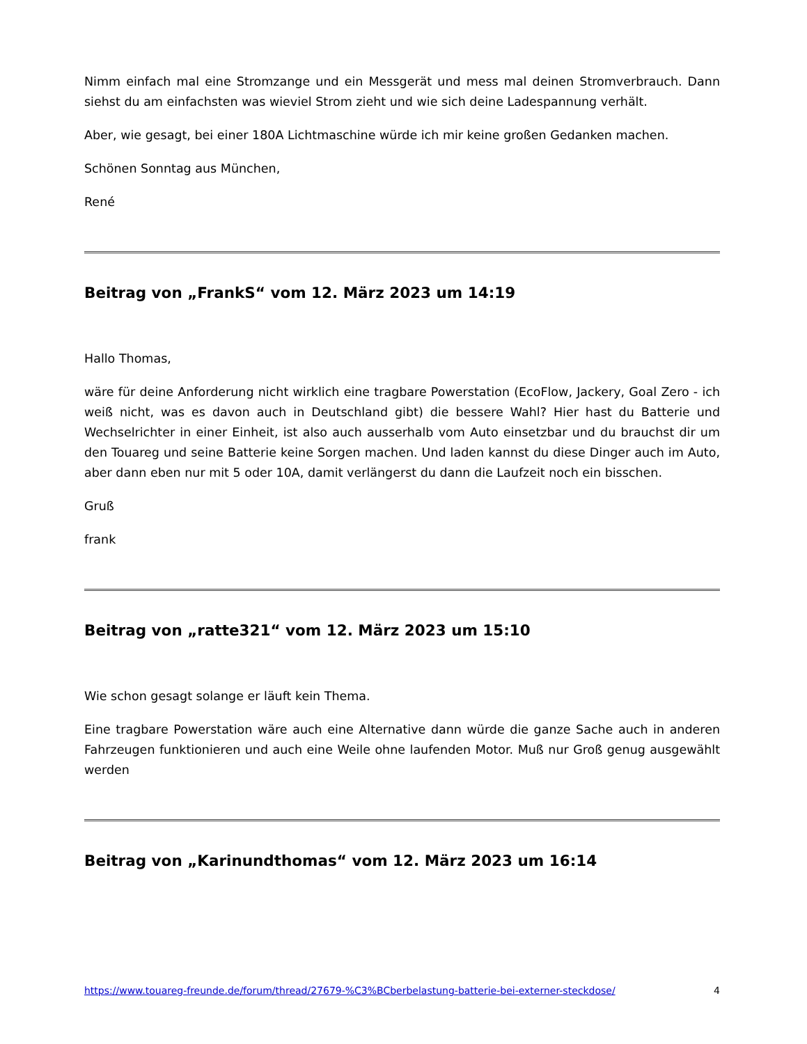Nimm einfach mal eine Stromzange und ein Messgerät und mess mal deinen Stromverbrauch. Dann siehst du am einfachsten was wieviel Strom zieht und wie sich deine Ladespannung verhält.
Aber, wie gesagt, bei einer 180A Lichtmaschine würde ich mir keine großen Gedanken machen.
Schönen Sonntag aus München,
René
Beitrag von „FrankS“ vom 12. März 2023 um 14:19
Hallo Thomas,
wäre für deine Anforderung nicht wirklich eine tragbare Powerstation (EcoFlow, Jackery, Goal Zero - ich weiß nicht, was es davon auch in Deutschland gibt) die bessere Wahl? Hier hast du Batterie und Wechselrichter in einer Einheit, ist also auch ausserhalb vom Auto einsetzbar und du brauchst dir um den Touareg und seine Batterie keine Sorgen machen. Und laden kannst du diese Dinger auch im Auto, aber dann eben nur mit 5 oder 10A, damit verlängerst du dann die Laufzeit noch ein bisschen.
Gruß
frank
Beitrag von „ratte321“ vom 12. März 2023 um 15:10
Wie schon gesagt solange er läuft kein Thema.
Eine tragbare Powerstation wäre auch eine Alternative dann würde die ganze Sache auch in anderen Fahrzeugen funktionieren und auch eine Weile ohne laufenden Motor. Muß nur Groß genug ausgewählt werden
Beitrag von „Karinundthomas“ vom 12. März 2023 um 16:14
https://www.touareg-freunde.de/forum/thread/27679-%C3%BCberbelastung-batterie-bei-externer-steckdose/ 4